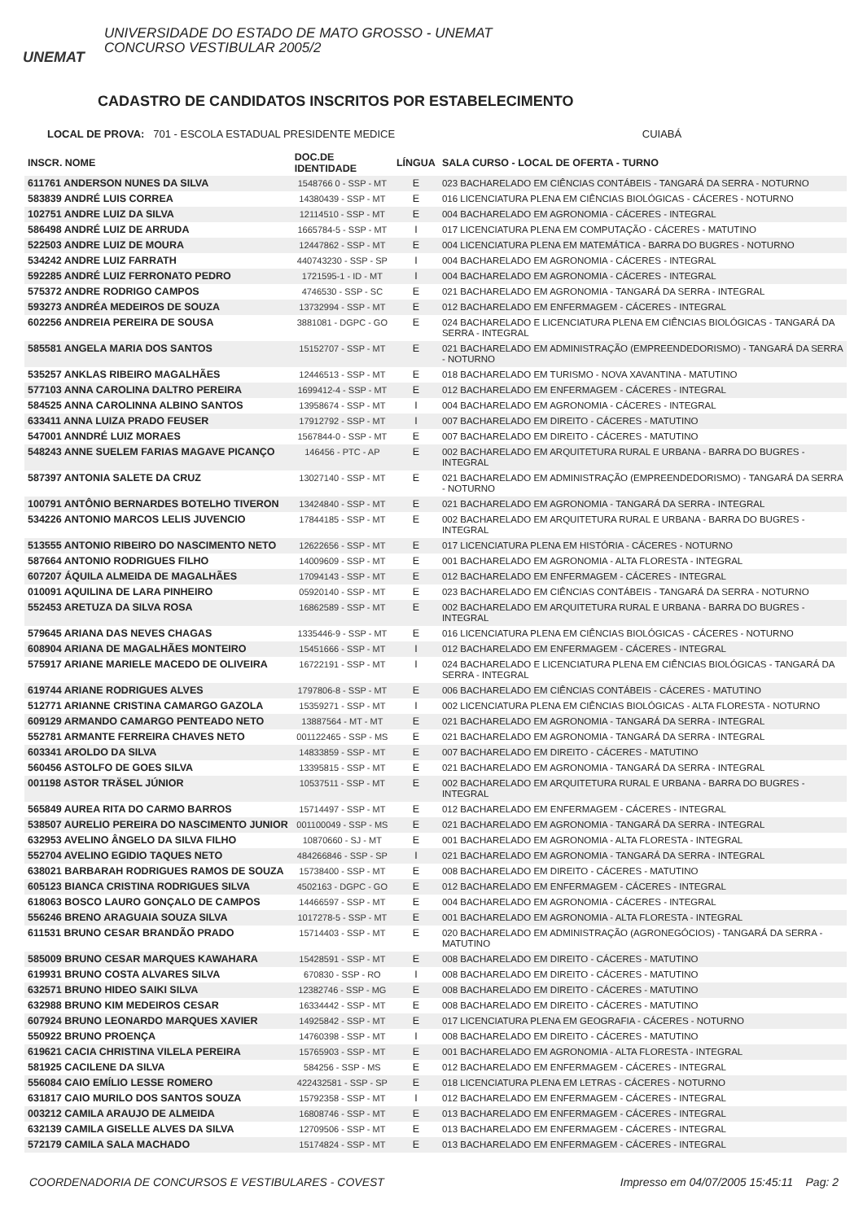UNEMAT
UNIVERSIDADE DO ESTADO DE MATO GROSSO - UNEMAT
CONCURSO VESTIBULAR 2005/2
CADASTRO DE CANDIDATOS INSCRITOS POR ESTABELECIMENTO
LOCAL DE PROVA: 701 - ESCOLA ESTADUAL PRESIDENTE MEDICE CUIABÁ
| INSCR. NOME | DOC.DE IDENTIDADE | LÍNGUA | SALA CURSO - LOCAL DE OFERTA - TURNO |
| --- | --- | --- | --- |
| 611761 ANDERSON NUNES DA SILVA | 1548766 0 - SSP - MT | E | 023 BACHARELADO EM CIÊNCIAS CONTÁBEIS - TANGARÁ DA SERRA - NOTURNO |
| 583839 ANDRÉ LUIS CORREA | 14380439 - SSP - MT | E | 016 LICENCIATURA PLENA EM CIÊNCIAS BIOLÓGICAS - CÁCERES - NOTURNO |
| 102751 ANDRE LUIZ DA SILVA | 12114510 - SSP - MT | E | 004 BACHARELADO EM AGRONOMIA - CÁCERES - INTEGRAL |
| 586498 ANDRÉ LUIZ DE ARRUDA | 1665784-5 - SSP - MT | I | 017 LICENCIATURA PLENA EM COMPUTAÇÃO - CÁCERES - MATUTINO |
| 522503 ANDRE LUIZ DE MOURA | 12447862 - SSP - MT | E | 004 LICENCIATURA PLENA EM MATEMÁTICA - BARRA DO BUGRES - NOTURNO |
| 534242 ANDRE LUIZ FARRATH | 440743230 - SSP - SP | I | 004 BACHARELADO EM AGRONOMIA - CÁCERES - INTEGRAL |
| 592285 ANDRÉ LUIZ FERRONATO PEDRO | 1721595-1 - ID - MT | I | 004 BACHARELADO EM AGRONOMIA - CÁCERES - INTEGRAL |
| 575372 ANDRE RODRIGO CAMPOS | 4746530 - SSP - SC | E | 021 BACHARELADO EM AGRONOMIA - TANGARÁ DA SERRA - INTEGRAL |
| 593273 ANDRÉA MEDEIROS DE SOUZA | 13732994 - SSP - MT | E | 012 BACHARELADO EM ENFERMAGEM - CÁCERES - INTEGRAL |
| 602256 ANDREIA PEREIRA DE SOUSA | 3881081 - DGPC - GO | E | 024 BACHARELADO E LICENCIATURA PLENA EM CIÊNCIAS BIOLÓGICAS - TANGARÁ DA SERRA - INTEGRAL |
| 585581 ANGELA MARIA DOS SANTOS | 15152707 - SSP - MT | E | 021 BACHARELADO EM ADMINISTRAÇÃO (EMPREENDEDORISMO) - TANGARÁ DA SERRA - NOTURNO |
| 535257 ANKLAS RIBEIRO MAGALHÃES | 12446513 - SSP - MT | E | 018 BACHARELADO EM TURISMO - NOVA XAVANTINA - MATUTINO |
| 577103 ANNA CAROLINA DALTRO PEREIRA | 1699412-4 - SSP - MT | E | 012 BACHARELADO EM ENFERMAGEM - CÁCERES - INTEGRAL |
| 584525 ANNA CAROLINNA ALBINO SANTOS | 13958674 - SSP - MT | I | 004 BACHARELADO EM AGRONOMIA - CÁCERES - INTEGRAL |
| 633411 ANNA LUIZA PRADO FEUSER | 17912792 - SSP - MT | I | 007 BACHARELADO EM DIREITO - CÁCERES - MATUTINO |
| 547001 ANNDRÉ LUIZ MORAES | 1567844-0 - SSP - MT | E | 007 BACHARELADO EM DIREITO - CÁCERES - MATUTINO |
| 548243 ANNE SUELEM FARIAS MAGAVE PICANÇO | 146456 - PTC - AP | E | 002 BACHARELADO EM ARQUITETURA RURAL E URBANA - BARRA DO BUGRES - INTEGRAL |
| 587397 ANTONIA SALETE DA CRUZ | 13027140 - SSP - MT | E | 021 BACHARELADO EM ADMINISTRAÇÃO (EMPREENDEDORISMO) - TANGARÁ DA SERRA - NOTURNO |
| 100791 ANTÔNIO BERNARDES BOTELHO TIVERON | 13424840 - SSP - MT | E | 021 BACHARELADO EM AGRONOMIA - TANGARÁ DA SERRA - INTEGRAL |
| 534226 ANTONIO MARCOS LELIS JUVENCIO | 17844185 - SSP - MT | E | 002 BACHARELADO EM ARQUITETURA RURAL E URBANA - BARRA DO BUGRES - INTEGRAL |
| 513555 ANTONIO RIBEIRO DO NASCIMENTO NETO | 12622656 - SSP - MT | E | 017 LICENCIATURA PLENA EM HISTÓRIA - CÁCERES - NOTURNO |
| 587664 ANTONIO RODRIGUES FILHO | 14009609 - SSP - MT | E | 001 BACHARELADO EM AGRONOMIA - ALTA FLORESTA - INTEGRAL |
| 607207 ÁQUILA ALMEIDA DE MAGALHÃES | 17094143 - SSP - MT | E | 012 BACHARELADO EM ENFERMAGEM - CÁCERES - INTEGRAL |
| 010091 AQUILINA DE LARA PINHEIRO | 05920140 - SSP - MT | E | 023 BACHARELADO EM CIÊNCIAS CONTÁBEIS - TANGARÁ DA SERRA - NOTURNO |
| 552453 ARETUZA DA SILVA ROSA | 16862589 - SSP - MT | E | 002 BACHARELADO EM ARQUITETURA RURAL E URBANA - BARRA DO BUGRES - INTEGRAL |
| 579645 ARIANA DAS NEVES CHAGAS | 1335446-9 - SSP - MT | E | 016 LICENCIATURA PLENA EM CIÊNCIAS BIOLÓGICAS - CÁCERES - NOTURNO |
| 608904 ARIANA DE MAGALHÃES MONTEIRO | 15451666 - SSP - MT | I | 012 BACHARELADO EM ENFERMAGEM - CÁCERES - INTEGRAL |
| 575917 ARIANE MARIELE MACEDO DE OLIVEIRA | 16722191 - SSP - MT | I | 024 BACHARELADO E LICENCIATURA PLENA EM CIÊNCIAS BIOLÓGICAS - TANGARÁ DA SERRA - INTEGRAL |
| 619744 ARIANE RODRIGUES ALVES | 1797806-8 - SSP - MT | E | 006 BACHARELADO EM CIÊNCIAS CONTÁBEIS - CÁCERES - MATUTINO |
| 512771 ARIANNE CRISTINA CAMARGO GAZOLA | 15359271 - SSP - MT | I | 002 LICENCIATURA PLENA EM CIÊNCIAS BIOLÓGICAS - ALTA FLORESTA - NOTURNO |
| 609129 ARMANDO CAMARGO PENTEADO NETO | 13887564 - MT - MT | E | 021 BACHARELADO EM AGRONOMIA - TANGARÁ DA SERRA - INTEGRAL |
| 552781 ARMANTE FERREIRA CHAVES NETO | 001122465 - SSP - MS | E | 021 BACHARELADO EM AGRONOMIA - TANGARÁ DA SERRA - INTEGRAL |
| 603341 AROLDO DA SILVA | 14833859 - SSP - MT | E | 007 BACHARELADO EM DIREITO - CÁCERES - MATUTINO |
| 560456 ASTOLFO DE GOES SILVA | 13395815 - SSP - MT | E | 021 BACHARELADO EM AGRONOMIA - TANGARÁ DA SERRA - INTEGRAL |
| 001198 ASTOR TRÄSEL JÚNIOR | 10537511 - SSP - MT | E | 002 BACHARELADO EM ARQUITETURA RURAL E URBANA - BARRA DO BUGRES - INTEGRAL |
| 565849 AUREA RITA DO CARMO BARROS | 15714497 - SSP - MT | E | 012 BACHARELADO EM ENFERMAGEM - CÁCERES - INTEGRAL |
| 538507 AURELIO PEREIRA DO NASCIMENTO JUNIOR | 001100049 - SSP - MS | E | 021 BACHARELADO EM AGRONOMIA - TANGARÁ DA SERRA - INTEGRAL |
| 632953 AVELINO ÂNGELO DA SILVA FILHO | 10870660 - SJ - MT | E | 001 BACHARELADO EM AGRONOMIA - ALTA FLORESTA - INTEGRAL |
| 552704 AVELINO EGIDIO TAQUES NETO | 484266846 - SSP - SP | I | 021 BACHARELADO EM AGRONOMIA - TANGARÁ DA SERRA - INTEGRAL |
| 638021 BARBARAH RODRIGUES RAMOS DE SOUZA | 15738400 - SSP - MT | E | 008 BACHARELADO EM DIREITO - CÁCERES - MATUTINO |
| 605123 BIANCA CRISTINA RODRIGUES SILVA | 4502163 - DGPC - GO | E | 012 BACHARELADO EM ENFERMAGEM - CÁCERES - INTEGRAL |
| 618063 BOSCO LAURO GONÇALO DE CAMPOS | 14466597 - SSP - MT | E | 004 BACHARELADO EM AGRONOMIA - CÁCERES - INTEGRAL |
| 556246 BRENO ARAGUAIA SOUZA SILVA | 1017278-5 - SSP - MT | E | 001 BACHARELADO EM AGRONOMIA - ALTA FLORESTA - INTEGRAL |
| 611531 BRUNO CESAR BRANDÃO PRADO | 15714403 - SSP - MT | E | 020 BACHARELADO EM ADMINISTRAÇÃO (AGRONEGÓCIOS) - TANGARÁ DA SERRA - MATUTINO |
| 585009 BRUNO CESAR MARQUES KAWAHARA | 15428591 - SSP - MT | E | 008 BACHARELADO EM DIREITO - CÁCERES - MATUTINO |
| 619931 BRUNO COSTA ALVARES SILVA | 670830 - SSP - RO | I | 008 BACHARELADO EM DIREITO - CÁCERES - MATUTINO |
| 632571 BRUNO HIDEO SAIKI SILVA | 12382746 - SSP - MG | E | 008 BACHARELADO EM DIREITO - CÁCERES - MATUTINO |
| 632988 BRUNO KIM MEDEIROS CESAR | 16334442 - SSP - MT | E | 008 BACHARELADO EM DIREITO - CÁCERES - MATUTINO |
| 607924 BRUNO LEONARDO MARQUES XAVIER | 14925842 - SSP - MT | E | 017 LICENCIATURA PLENA EM GEOGRAFIA - CÁCERES - NOTURNO |
| 550922 BRUNO PROENÇA | 14760398 - SSP - MT | I | 008 BACHARELADO EM DIREITO - CÁCERES - MATUTINO |
| 619621 CACIA CHRISTINA VILELA PEREIRA | 15765903 - SSP - MT | E | 001 BACHARELADO EM AGRONOMIA - ALTA FLORESTA - INTEGRAL |
| 581925 CACILENE DA SILVA | 584256 - SSP - MS | E | 012 BACHARELADO EM ENFERMAGEM - CÁCERES - INTEGRAL |
| 556084 CAIO EMÍLIO LESSE ROMERO | 422432581 - SSP - SP | E | 018 LICENCIATURA PLENA EM LETRAS - CÁCERES - NOTURNO |
| 631817 CAIO MURILO DOS SANTOS SOUZA | 15792358 - SSP - MT | I | 012 BACHARELADO EM ENFERMAGEM - CÁCERES - INTEGRAL |
| 003212 CAMILA ARAUJO DE ALMEIDA | 16808746 - SSP - MT | E | 013 BACHARELADO EM ENFERMAGEM - CÁCERES - INTEGRAL |
| 632139 CAMILA GISELLE ALVES DA SILVA | 12709506 - SSP - MT | E | 013 BACHARELADO EM ENFERMAGEM - CÁCERES - INTEGRAL |
| 572179 CAMILA SALA MACHADO | 15174824 - SSP - MT | E | 013 BACHARELADO EM ENFERMAGEM - CÁCERES - INTEGRAL |
COORDENADORIA DE CONCURSOS E VESTIBULARES - COVEST Impresso em 04/07/2005 15:45:11 Pag: 2